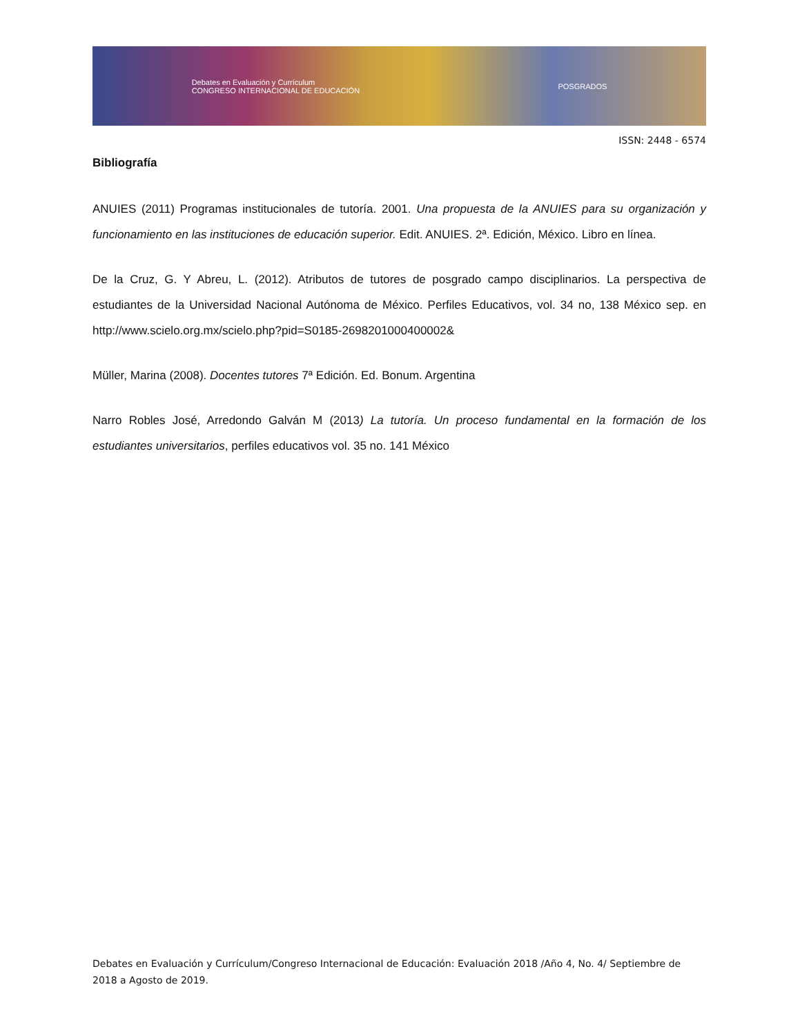Debates en Evaluación y Currículum
CONGRESO INTERNACIONAL DE EDUCACIÓN POSGRADOS
ISSN: 2448 - 6574
Bibliografía
ANUIES (2011) Programas institucionales de tutoría. 2001. Una propuesta de la ANUIES para su organización y funcionamiento en las instituciones de educación superior. Edit. ANUIES. 2ª. Edición, México. Libro en línea.
De la Cruz, G. Y Abreu, L. (2012). Atributos de tutores de posgrado campo disciplinarios. La perspectiva de estudiantes de la Universidad Nacional Autónoma de México. Perfiles Educativos, vol. 34 no, 138 México sep. en http://www.scielo.org.mx/scielo.php?pid=S0185-2698201000400002&
Müller, Marina (2008). Docentes tutores 7ª Edición. Ed. Bonum. Argentina
Narro Robles José, Arredondo Galván M (2013) La tutoría. Un proceso fundamental en la formación de los estudiantes universitarios, perfiles educativos vol. 35 no. 141 México
Debates en Evaluación y Currículum/Congreso Internacional de Educación: Evaluación 2018 /Año 4, No. 4/ Septiembre de 2018 a Agosto de 2019.